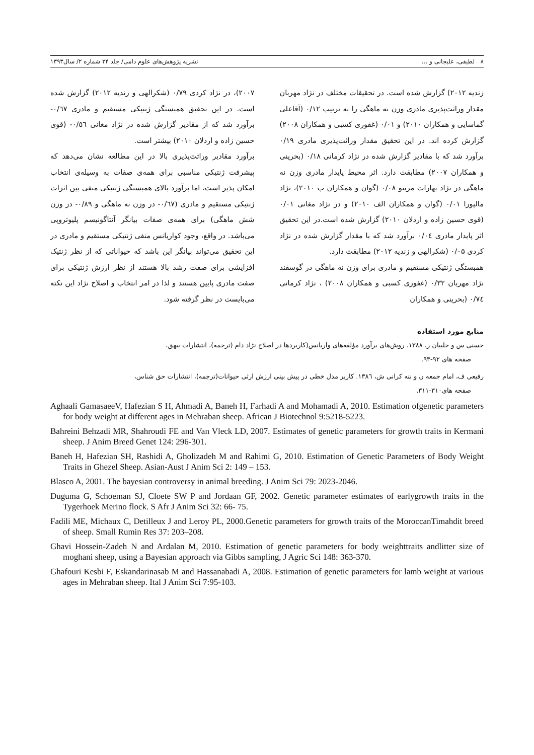٨ لطیفی، علیجانی و ... نشریه پژوهش‌های علوم دامی/ جلد ۲۴ شماره ۲/ سال۱۳۹۳
زندیه ۲۰۱۲) گزارش شده است. در تحقیقات مختلف در نژاد مهربان مقدار وراثت‌پذیری مادری وزن نه ماهگی را به ترتیب ۰/۱۲ (آقاعلی گماسایی و همکاران ۲۰۱۰) و ۰/۰۱ (غفوری کسبی و همکاران ۲۰۰۸) گزارش کرده اند. در این تحقیق مقدار وراثت‌پذیری مادری ۰/۱۹ برآورد شد که با مقادیر گزارش شده در نژاد کرمانی ۰/۱۸ (بحرینی و همکاران ۲۰۰۷) مطابقت دارد. اثر محیط پایدار مادری وزن نه ماهگی در نژاد بهارات مرینو ۰/۰۸ (گوان و همکاران ب ۲۰۱۰)، نژاد مالپورا ۰/۰۱ (گوان و همکاران الف ۲۰۱۰) و در نژاد مغانی ۰/۰۱ (قوی حسین زاده و اردلان ۲۰۱۰) گزارش شده است.در این تحقیق اثر پایدار مادری ۰/۰٤ برآورد شد که با مقدار گزارش شده در نژاد کردی ۰/۰۵ (شکرالهی و زندیه ۲۰۱۲) مطابقت دارد.
همبستگی ژنتیکی مستقیم و مادری برای وزن نه ماهگی در گوسفند نژاد مهربان ۰/۳۲ (غفوری کسبی و همکاران ۲۰۰۸) ، نژاد کرمانی ۰/۷٤ (بحرینی و همکاران
۲۰۰۷)، در نژاد کردی ۰/۷۹ (شکرالهی و زندیه ۲۰۱۲) گزارش شده است. در این تحقیق همبستگی ژنتیکی مستقیم و مادری ۰/٦۷- برآورد شد که از مقادیر گزارش شده در نژاد مغانی ۰/٥٦- (قوی حسین زاده و اردلان ۲۰۱۰) بیشتر است.
برآورد مقادیر وراثت‌پذیری بالا در این مطالعه نشان می‌دهد که پیشرفت ژنتیکی مناسبی برای همه‌ی صفات به وسیله‌ی انتخاب امکان پذیر است، اما برآورد بالای همبستگی ژنتیکی منفی بین اثرات ژنتیکی مستقیم و مادری (۰/٦۷- در وزن نه ماهگی و ۰/۸۹- در وزن شش ماهگی) برای همه‌ی صفات بیانگر آنتاگونیسم پلیوتروپی می‌باشد. در واقع، وجود کواریانس منفی ژنتیکی مستقیم و مادری در این تحقیق می‌تواند بیانگر این باشد که حیواناتی که از نظر ژنتیک افزایشی برای صفت رشد بالا هستند از نظر ارزش ژنتیکی برای صفت مادری پایین هستند و لذا در امر انتخاب و اصلاح نژاد این نکته می‌بایست در نظر گرفته شود.
منابع مورد استفاده
حسنی س و حلبیان ر، ۱۳۸۸. روش‌های برآورد مؤلفه‌های واریانس(کاربردها در اصلاح نژاد دام (ترجمه)، انتشارات بیهق،
صفحه های ۹۲-۹۳.
رفیعی ف، امام جمعه ن و ننه کرانی ش، ۱۳۸٦. کاربر مدل خطی در پیش بینی ارزش ارثی حیوانات(ترجمه)، انتشارات حق شناس،
صفحه های۳۱۰-۳۱۱.
Aghaali GamasaeeV, Hafezian S H, Ahmadi A, Baneh H, Farhadi A and Mohamadi A, 2010. Estimation ofgenetic parameters for body weight at different ages in Mehraban sheep. African J Biotechnol 9:5218-5223.
Bahreini Behzadi MR, Shahroudi FE and Van Vleck LD, 2007. Estimates of genetic parameters for growth traits in Kermani sheep. J Anim Breed Genet 124: 296-301.
Baneh H, Hafezian SH, Rashidi A, Gholizadeh M and Rahimi G, 2010. Estimation of Genetic Parameters of Body Weight Traits in Ghezel Sheep. Asian-Aust J Anim Sci 2: 149 – 153.
Blasco A, 2001. The bayesian controversy in animal breeding. J Anim Sci 79: 2023-2046.
Duguma G, Schoeman SJ, Cloete SW P and Jordaan GF, 2002. Genetic parameter estimates of earlygrowth traits in the Tygerhoek Merino flock. S Afr J Anim Sci 32: 66- 75.
Fadili ME, Michaux C, Detilleux J and Leroy PL, 2000.Genetic parameters for growth traits of the MoroccanTimahdit breed of sheep. Small Rumin Res 37: 203–208.
Ghavi Hossein-Zadeh N and Ardalan M, 2010. Estimation of genetic parameters for body weighttraits andlitter size of moghani sheep, using a Bayesian approach via Gibbs sampling, J Agric Sci 148: 363-370.
Ghafouri Kesbi F, Eskandarinasab M and Hassanabadi A, 2008. Estimation of genetic parameters for lamb weight at various ages in Mehraban sheep. Ital J Anim Sci 7:95-103.